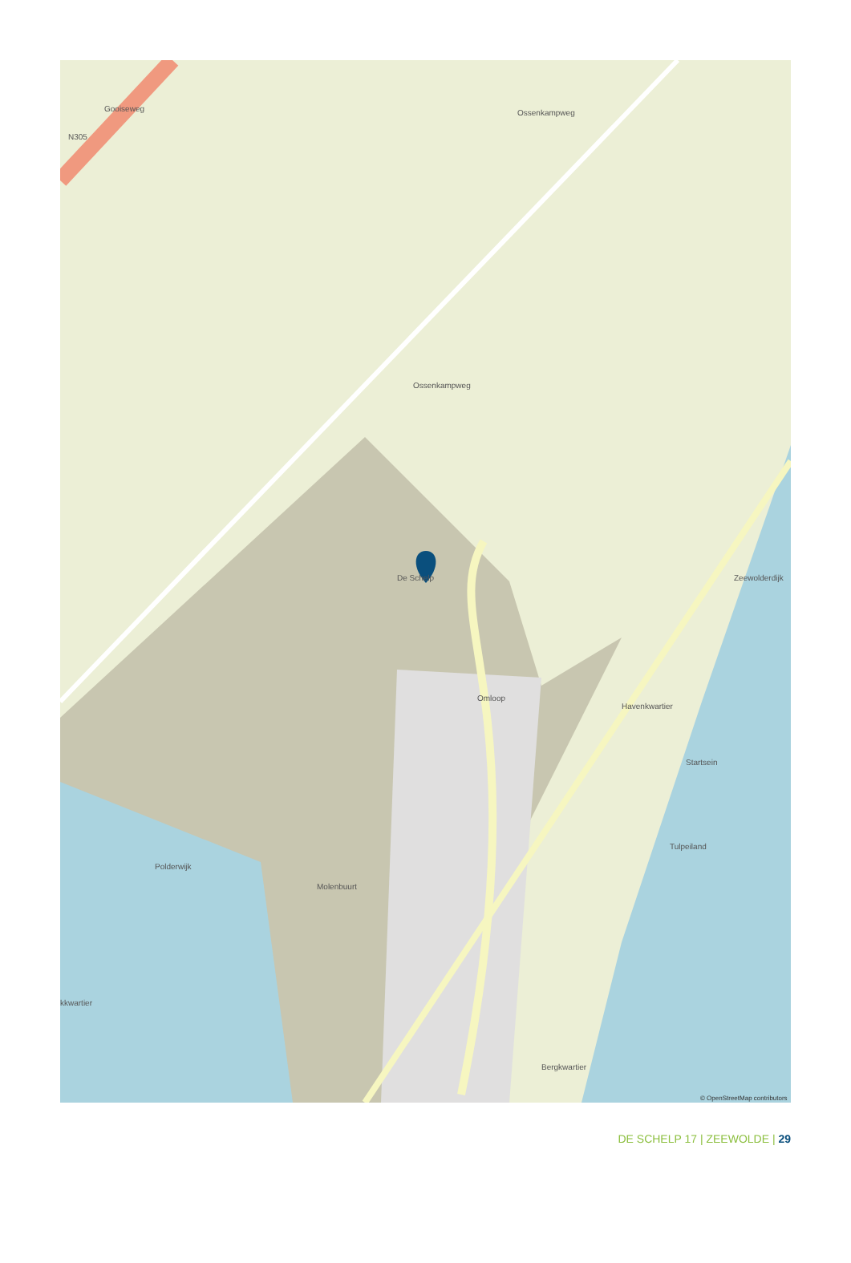N305
Gooiseweg Ossenkampweg
Ossenkampweg
De Schelp
Omloop
Havenkwartier
Startsein
Tulpeiland
Molenbuurt
Polderwijk
Bergkwartier
kkwartier
Zeewolderdijk
© OpenStreetMap contributors
DE SCHELP 17 | ZEEWOLDE | 29